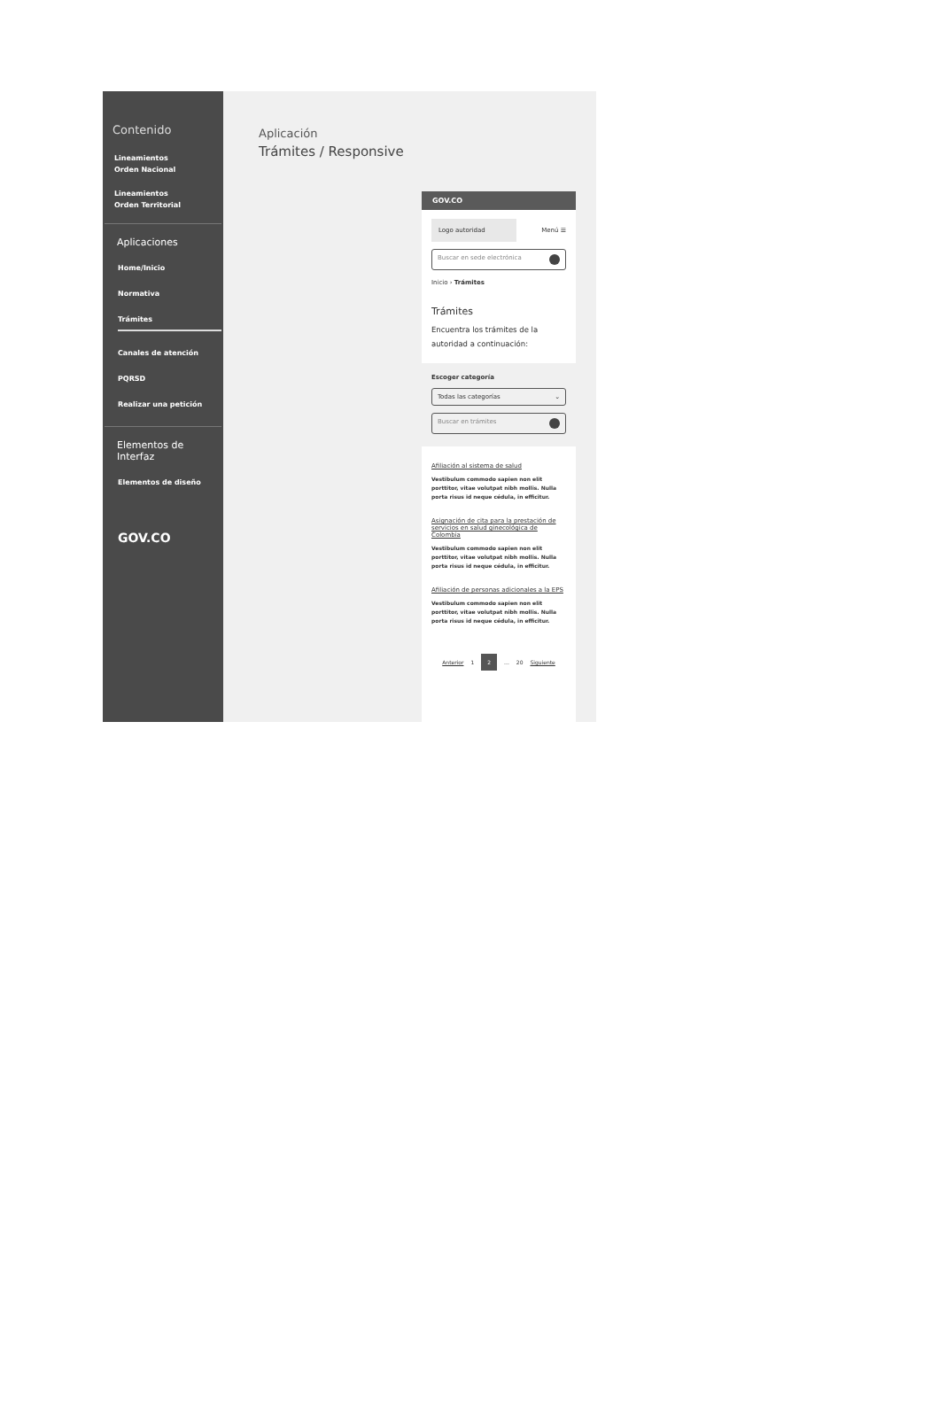Contenido
Lineamientos
Orden Nacional
Lineamientos
Orden Territorial
Aplicaciones
Home/Inicio
Normativa
Trámites
Canales de atención
PQRSD
Realizar una petición
Elementos de Interfaz
Elementos de diseño
GOV.CO
Aplicación
Trámites / Responsive
GOV.CO
Logo autoridad
Menú ☰
Buscar en sede electrónica
Inicio › Trámites
Trámites
Encuentra los trámites de la autoridad a continuación:
Escoger categoría
Todas las categorías ⌄
Buscar en trámites
Afiliación al sistema de salud
Vestibulum commodo sapien non elit porttitor, vitae volutpat nibh mollis. Nulla porta risus id neque cédula, in efficitur.
Asignación de cita para la prestación de servicios en salud ginecológica de Colombia
Vestibulum commodo sapien non elit porttitor, vitae volutpat nibh mollis. Nulla porta risus id neque cédula, in efficitur.
Afiliación de personas adicionales a la EPS
Vestibulum commodo sapien non elit porttitor, vitae volutpat nibh mollis. Nulla porta risus id neque cédula, in efficitur.
Anterior 1 2 ... 20 Siguiente